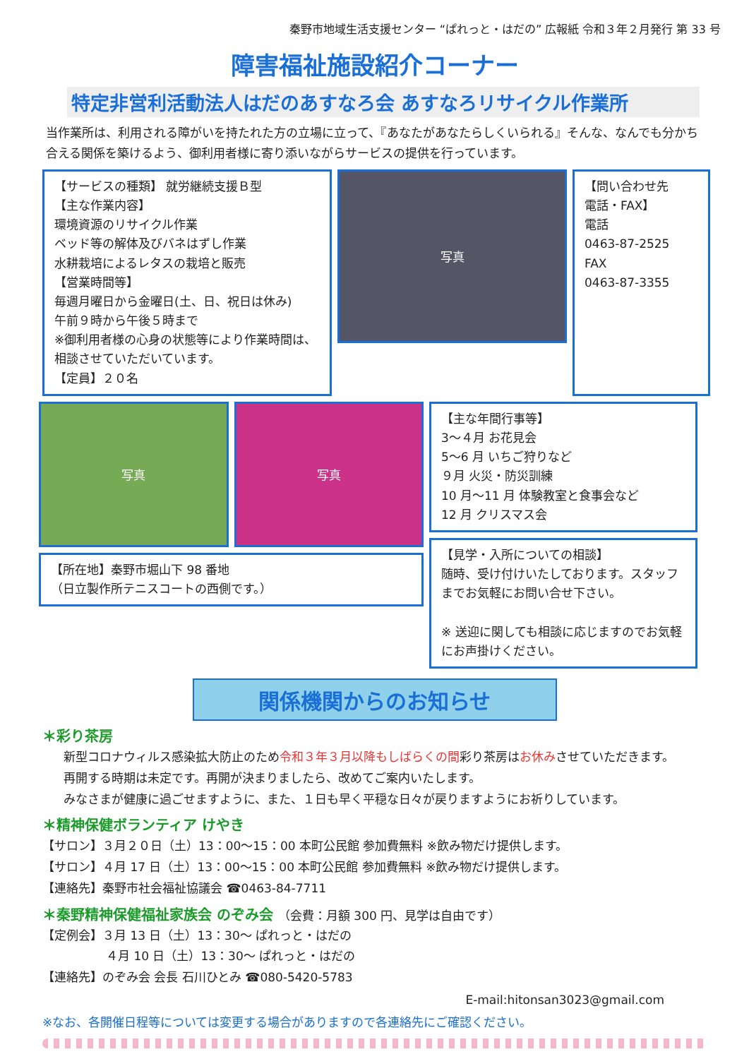秦野市地域生活支援センター “ぱれっと・はだの” 広報紙 令和３年２月発行 第 33 号
障害福祉施設紹介コーナー
特定非営利活動法人はだのあすなろ会 あすなろリサイクル作業所
当作業所は、利用される障がいを持たれた方の立場に立って、『あなたがあなたらしくいられる』そんな、なんでも分かち合える関係を築けるよう、御利用者様に寄り添いながらサービスの提供を行っています。
【サービスの種類】 就労継続支援Ｂ型
【主な作業内容】
環境資源のリサイクル作業
ベッド等の解体及びバネはずし作業
水耕栽培によるレタスの栽培と販売
【営業時間等】
毎週月曜日から金曜日(土、日、祝日は休み)
午前９時から午後５時まで
※御利用者様の心身の状態等により作業時間は、相談させていただいています。
【定員】２０名
写真
【問い合わせ先
電話・FAX】
電話
0463-87-2525
FAX
0463-87-3355
写真
写真
【所在地】秦野市堀山下 98 番地
（日立製作所テニスコートの西側です。）
【主な年間行事等】
3～４月 お花見会
5～6 月 いちご狩りなど
９月 火災・防災訓練
10 月～11 月 体験教室と食事会など
12 月 クリスマス会
【見学・入所についての相談】
随時、受け付けいたしております。スタッフまでお気軽にお問い合せ下さい。
※ 送迎に関しても相談に応じますのでお気軽にお声掛けください。
関係機関からのお知らせ
＊彩り茶房
新型コロナウィルス感染拡大防止のため令和３年３月以降もしばらくの間彩り茶房はお休みさせていただきます。
再開する時期は未定です。再開が決まりましたら、改めてご案内いたします。
みなさまが健康に過ごせますように、また、１日も早く平穏な日々が戻りますようにお祈りしています。
＊精神保健ボランティア けやき
【サロン】３月２０日（土）13：00～15：00 本町公民館 参加費無料 ※飲み物だけ提供します。
【サロン】４月 17 日（土）13：00～15：00 本町公民館 参加費無料 ※飲み物だけ提供します。
【連絡先】秦野市社会福祉協議会 ☎0463-84-7711
＊秦野精神保健福祉家族会 のぞみ会 （会費：月額 300 円、見学は自由です）
【定例会】３月 13 日（土）13：30～ ぱれっと・はだの
４月 10 日（土）13：30～ ぱれっと・はだの
【連絡先】のぞみ会 会長 石川ひとみ ☎080-5420-5783
E-mail:hitonsan3023@gmail.com
※なお、各開催日程等については変更する場合がありますので各連絡先にご確認ください。